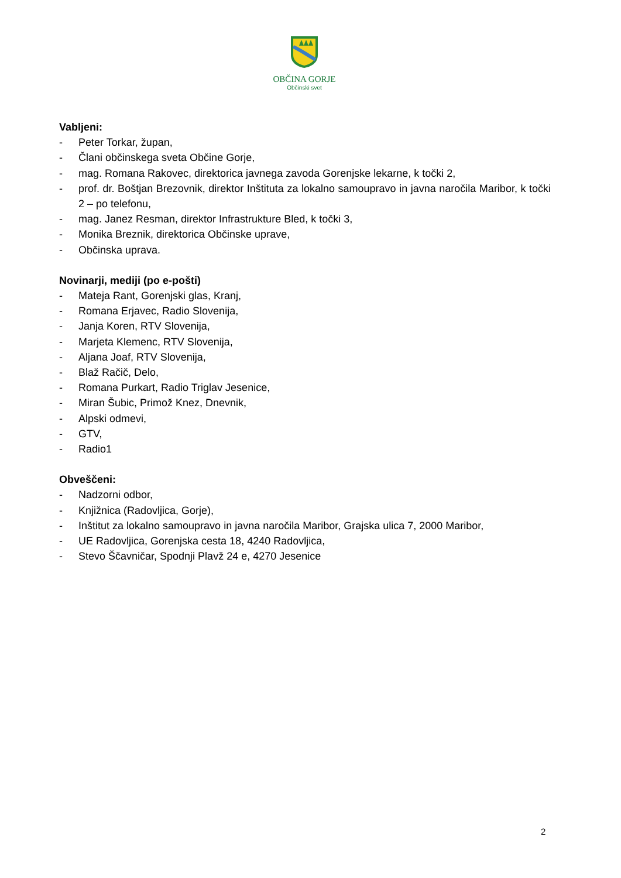OBČINA GORJE
Občinski svet
Vabljeni:
- Peter Torkar, župan,
- Člani občinskega sveta Občine Gorje,
- mag. Romana Rakovec, direktorica javnega zavoda Gorenjske lekarne, k točki 2,
- prof. dr. Boštjan Brezovnik, direktor Inštituta za lokalno samoupravo in javna naročila Maribor, k točki 2 – po telefonu,
- mag. Janez Resman, direktor Infrastrukture Bled, k točki 3,
- Monika Breznik, direktorica Občinske uprave,
- Občinska uprava.
Novinarji, mediji (po e-pošti)
- Mateja Rant, Gorenjski glas, Kranj,
- Romana Erjavec, Radio Slovenija,
- Janja Koren, RTV Slovenija,
- Marjeta Klemenc, RTV Slovenija,
- Aljana Joaf, RTV Slovenija,
- Blaž Račič, Delo,
- Romana Purkart, Radio Triglav Jesenice,
- Miran Šubic, Primož Knez, Dnevnik,
- Alpski odmevi,
- GTV,
- Radio1
Obveščeni:
- Nadzorni odbor,
- Knjižnica (Radovljica, Gorje),
- Inštitut za lokalno samoupravo in javna naročila Maribor, Grajska ulica 7, 2000 Maribor,
- UE Radovljica, Gorenjska cesta 18, 4240 Radovljica,
- Stevo Ščavničar, Spodnji Plavž 24 e, 4270 Jesenice
2